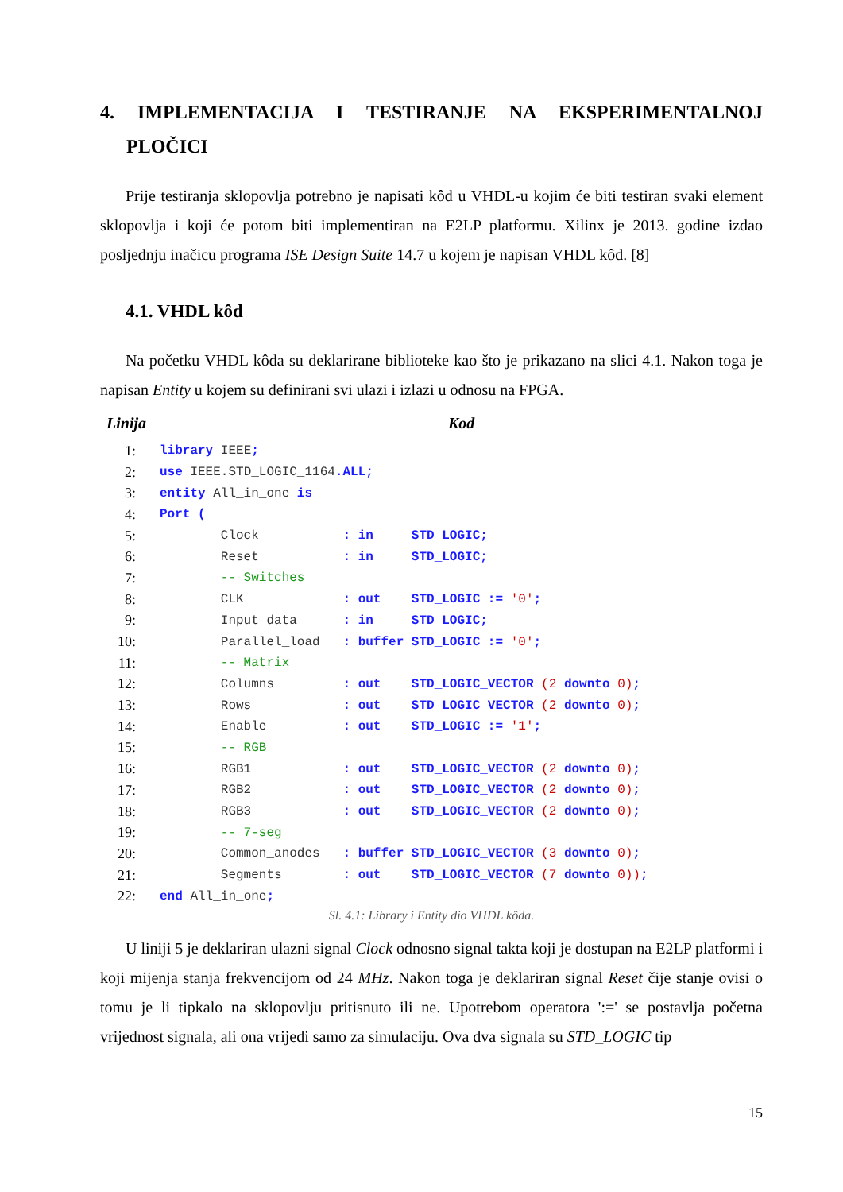4. IMPLEMENTACIJA I TESTIRANJE NA EKSPERIMENTALNOJ
PLOČICI
Prije testiranja sklopovlja potrebno je napisati kôd u VHDL-u kojim će biti testiran svaki element sklopovlja i koji će potom biti implementiran na E2LP platformu. Xilinx je 2013. godine izdao posljednju inačicu programa ISE Design Suite 14.7 u kojem je napisan VHDL kôd. [8]
4.1. VHDL kôd
Na početku VHDL kôda su deklarirane biblioteke kao što je prikazano na slici 4.1. Nakon toga je napisan Entity u kojem su definirani svi ulazi i izlazi u odnosu na FPGA.
Linija Kod
| 1: | library IEEE ; |
| 2: | use IEEE.STD_LOGIC_1164 .ALL; |
| 3: | entity All_in_one is |
| 4: | Port ( |
| 5: | Clock : in STD_LOGIC; |
| 6: | Reset : in STD_LOGIC; |
| 7: | -- Switches |
| 8: | CLK : out STD_LOGIC := '0' ; |
| 9: | Input_data : in STD_LOGIC; |
| 10: | Parallel_load : buffer STD_LOGIC := '0' ; |
| 11: | -- Matrix |
| 12: | Columns : out STD_LOGIC_VECTOR (2 downto 0) ; |
| 13: | Rows : out STD_LOGIC_VECTOR (2 downto 0) ; |
| 14: | Enable : out STD_LOGIC := '1' ; |
| 15: | -- RGB |
| 16: | RGB1 : out STD_LOGIC_VECTOR (2 downto 0) ; |
| 17: | RGB2 : out STD_LOGIC_VECTOR (2 downto 0) ; |
| 18: | RGB3 : out STD_LOGIC_VECTOR (2 downto 0) ; |
| 19: | -- 7-seg |
| 20: | Common_anodes : buffer STD_LOGIC_VECTOR (3 downto 0) ; |
| 21: | Segments : out STD_LOGIC_VECTOR (7 downto 0)) ; |
| 22: | end All_in_one ; |
Sl. 4.1: Library i Entity dio VHDL kôda.
U liniji 5 je deklariran ulazni signal Clock odnosno signal takta koji je dostupan na E2LP platformi i koji mijenja stanja frekvencijom od 24 MHz. Nakon toga je deklariran signal Reset čije stanje ovisi o tomu je li tipkalo na sklopovlju pritisnuto ili ne. Upotrebom operatora ':=' se postavlja početna vrijednost signala, ali ona vrijedi samo za simulaciju. Ova dva signala su STD_LOGIC tip
15